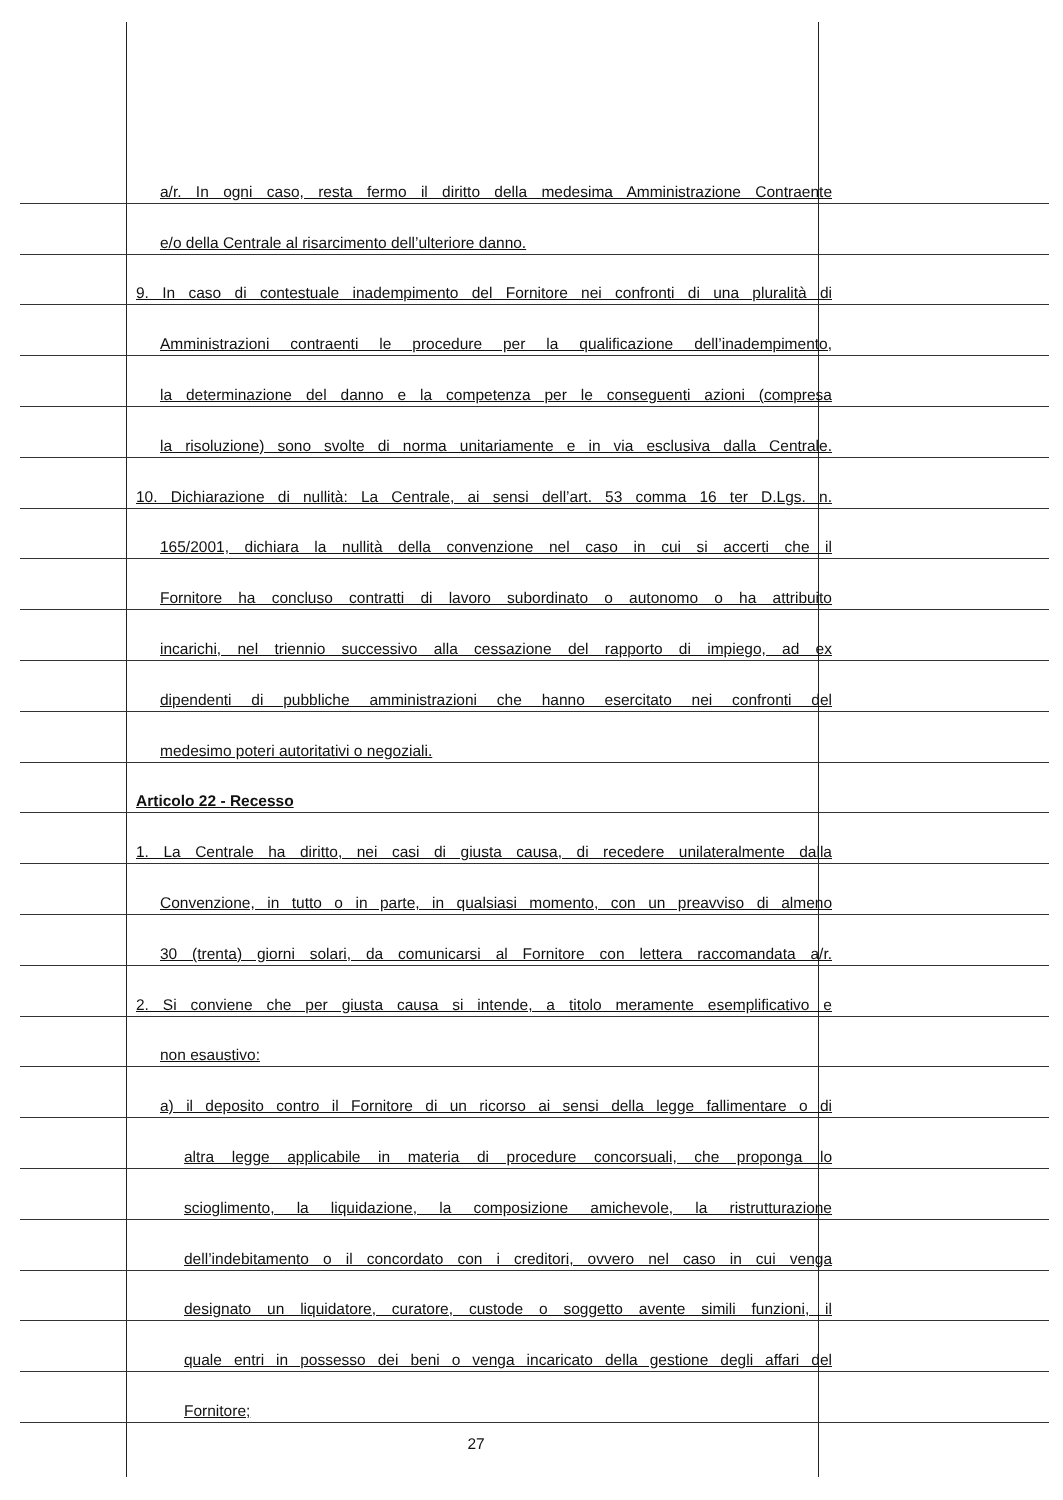a/r. In ogni caso, resta fermo il diritto della medesima Amministrazione Contraente
e/o della Centrale al risarcimento dell’ulteriore danno.
9. In caso di contestuale inadempimento del Fornitore nei confronti di una pluralità di
Amministrazioni contraenti le procedure per la qualificazione dell’inadempimento,
la determinazione del danno e la competenza per le conseguenti azioni (compresa
la risoluzione) sono svolte di norma unitariamente e in via esclusiva dalla Centrale.
10. Dichiarazione di nullità: La Centrale, ai sensi dell’art. 53 comma 16 ter D.Lgs. n.
165/2001, dichiara la nullità della convenzione nel caso in cui si accerti che il
Fornitore ha concluso contratti di lavoro subordinato o autonomo o ha attribuito
incarichi, nel triennio successivo alla cessazione del rapporto di impiego, ad ex
dipendenti di pubbliche amministrazioni che hanno esercitato nei confronti del
medesimo poteri autoritativi o negoziali.
Articolo 22 - Recesso
1. La Centrale ha diritto, nei casi di giusta causa, di recedere unilateralmente dalla
Convenzione, in tutto o in parte, in qualsiasi momento, con un preavviso di almeno
30 (trenta) giorni solari, da comunicarsi al Fornitore con lettera raccomandata a/r.
2. Si conviene che per giusta causa si intende, a titolo meramente esemplificativo e
non esaustivo:
a) il deposito contro il Fornitore di un ricorso ai sensi della legge fallimentare o di
altra legge applicabile in materia di procedure concorsuali, che proponga lo
scioglimento, la liquidazione, la composizione amichevole, la ristrutturazione
dell’indebitamento o il concordato con i creditori, ovvero nel caso in cui venga
designato un liquidatore, curatore, custode o soggetto avente simili funzioni, il
quale entri in possesso dei beni o venga incaricato della gestione degli affari del
Fornitore;
27